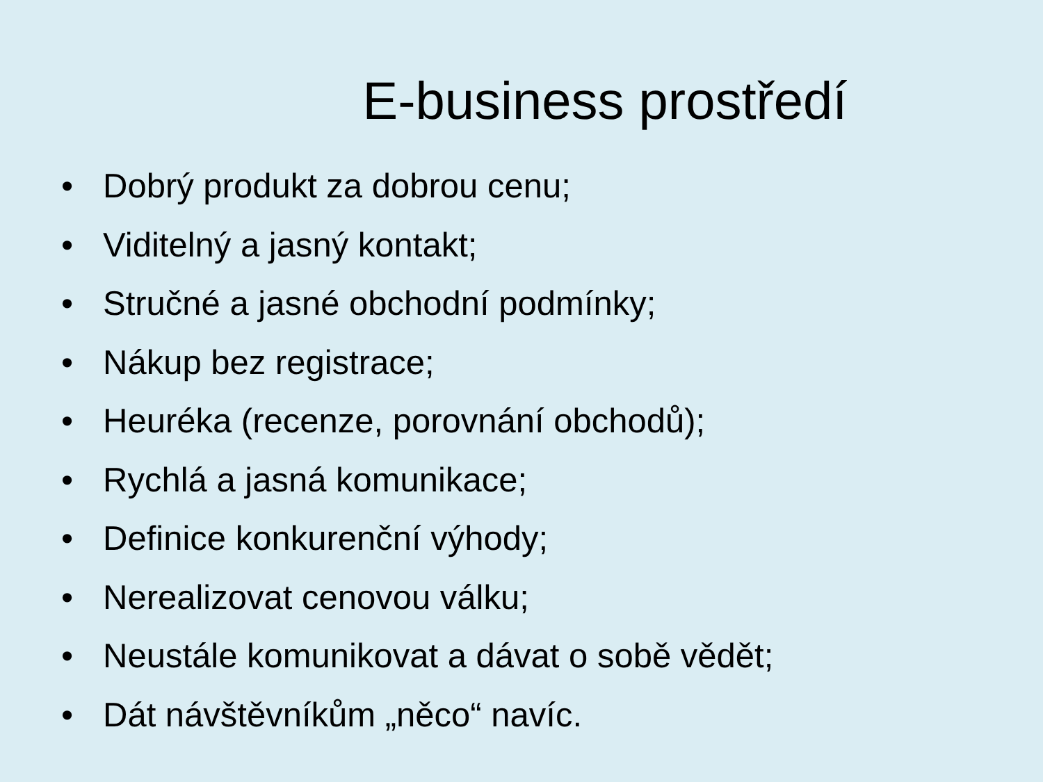E-business prostředí
• Dobrý produkt za dobrou cenu;
• Viditelný a jasný kontakt;
• Stručné a jasné obchodní podmínky;
• Nákup bez registrace;
• Heuréka (recenze, porovnání obchodů);
• Rychlá a jasná komunikace;
• Definice konkurenční výhody;
• Nerealizovat cenovou válku;
• Neustále komunikovat a dávat o sobě vědět;
• Dát návštěvníkům „něco“ navíc.